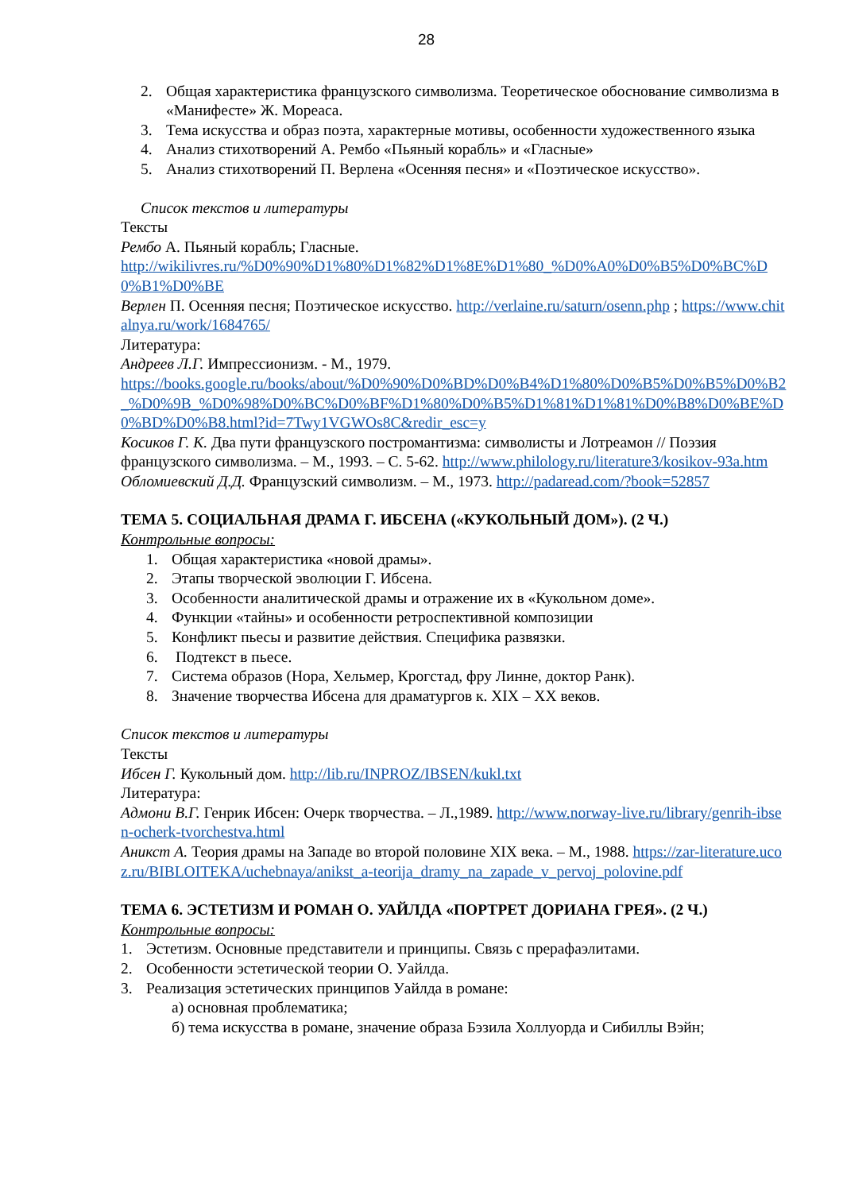28
2. Общая характеристика французского символизма. Теоретическое обоснование символизма в «Манифесте» Ж. Мореаса.
3. Тема искусства и образ поэта, характерные мотивы, особенности художественного языка
4. Анализ стихотворений А. Рембо «Пьяный корабль» и «Гласные»
5. Анализ стихотворений П. Верлена «Осенняя песня» и «Поэтическое искусство».
Список текстов и литературы
Тексты
Рембо А. Пьяный корабль; Гласные.
http://wikilivres.ru/%D0%90%D1%80%D1%82%D1%8E%D1%80_%D0%A0%D0%B5%D0%BC%D0%B1%D0%BE
Верлен П. Осенняя песня; Поэтическое искусство. http://verlaine.ru/saturn/osenn.php ; https://www.chitalnya.ru/work/1684765/
Литература:
Андреев Л.Г. Импрессионизм. - М., 1979.
https://books.google.ru/books/about/%D0%90%D0%BD%D0%B4%D1%80%D0%B5%D0%B5%D0%B2_%D0%9B_%D0%98%D0%BC%D0%BF%D1%80%D0%B5%D1%81%D1%81%D0%B8%D0%BE%D0%BD%D0%B8.html?id=7Twy1VGWOs8C&redir_esc=y
Косиков Г. К. Два пути французского постромантизма: символисты и Лотреамон // Поэзия французского символизма. – М., 1993. – С. 5-62. http://www.philology.ru/literature3/kosikov-93a.htm
Обломиевский Д.Д. Французский символизм. – М., 1973. http://padaread.com/?book=52857
ТЕМА 5. СОЦИАЛЬНАЯ ДРАМА Г. ИБСЕНА («КУКОЛЬНЫЙ ДОМ»). (2 Ч.)
Контрольные вопросы:
1. Общая характеристика «новой драмы».
2. Этапы творческой эволюции Г. Ибсена.
3. Особенности аналитической драмы и отражение их в «Кукольном доме».
4. Функции «тайны» и особенности ретроспективной композиции
5. Конфликт пьесы и развитие действия. Специфика развязки.
6. Подтекст в пьесе.
7. Система образов (Нора, Хельмер, Крогстад, фру Линне, доктор Ранк).
8. Значение творчества Ибсена для драматургов к. XIX – XX веков.
Список текстов и литературы
Тексты
Ибсен Г. Кукольный дом. http://lib.ru/INPROZ/IBSEN/kukl.txt
Литература:
Адмони В.Г. Генрик Ибсен: Очерк творчества. – Л.,1989. http://www.norway-live.ru/library/genrih-ibsen-ocherk-tvorchestva.html
Аникст А. Теория драмы на Западе во второй половине XIX века. – М., 1988. https://zar-literature.ucoz.ru/BIBLOITEKA/uchebnaya/anikst_a-teorija_dramy_na_zapade_v_pervoj_polovine.pdf
ТЕМА 6. ЭСТЕТИЗМ И РОМАН О. УАЙЛДА «ПОРТРЕТ ДОРИАНА ГРЕЯ». (2 Ч.)
Контрольные вопросы:
1. Эстетизм. Основные представители и принципы. Связь с прерафаэлитами.
2. Особенности эстетической теории О. Уайлда.
3. Реализация эстетических принципов Уайлда в романе:
а) основная проблематика;
б) тема искусства в романе, значение образа Бэзила Холлуорда и Сибиллы Вэйн;